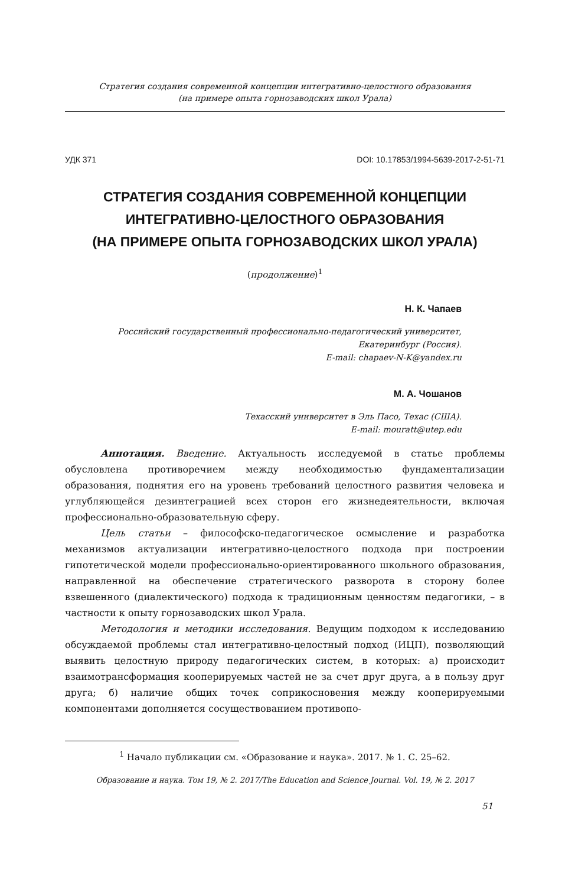Стратегия создания современной концепции интегративно-целостного образования
(на примере опыта горнозаводских школ Урала)
УДК 371 DOI: 10.17853/1994-5639-2017-2-51-71
СТРАТЕГИЯ СОЗДАНИЯ СОВРЕМЕННОЙ КОНЦЕПЦИИ
ИНТЕГРАТИВНО-ЦЕЛОСТНОГО ОБРАЗОВАНИЯ
(НА ПРИМЕРЕ ОПЫТА ГОРНОЗАВОДСКИХ ШКОЛ УРАЛА)
(продолжение)<sup>1</sup>
Н. К. Чапаев
Российский государственный профессионально-педагогический университет,
Екатеринбург (Россия).
E-mail: chapaev-N-K@yandex.ru
М. А. Чошанов
Техасский университет в Эль Пасо, Техас (США).
E-mail: mouratt@utep.edu
Аннотация. Введение. Актуальность исследуемой в статье проблемы обусловлена противоречием между необходимостью фундаментализации образования, поднятия его на уровень требований целостного развития человека и углубляющейся дезинтеграцией всех сторон его жизнедеятельности, включая профессионально-образовательную сферу.
Цель статьи – философско-педагогическое осмысление и разработка механизмов актуализации интегративно-целостного подхода при построении гипотетической модели профессионально-ориентированного школьного образования, направленной на обеспечение стратегического разворота в сторону более взвешенного (диалектического) подхода к традиционным ценностям педагогики, – в частности к опыту горнозаводских школ Урала.
Методология и методики исследования. Ведущим подходом к исследованию обсуждаемой проблемы стал интегративно-целостный подход (ИЦП), позволяющий выявить целостную природу педагогических систем, в которых: а) происходит взаимотрансформация кооперируемых частей не за счет друг друга, а в пользу друг друга; б) наличие общих точек соприкосновения между кооперируемыми компонентами дополняется сосуществованием противопо-
<sup>1</sup> Начало публикации см. «Образование и наука». 2017. № 1. С. 25–62.
Образование и наука. Том 19, № 2. 2017/The Education and Science Journal. Vol. 19, № 2. 2017
51